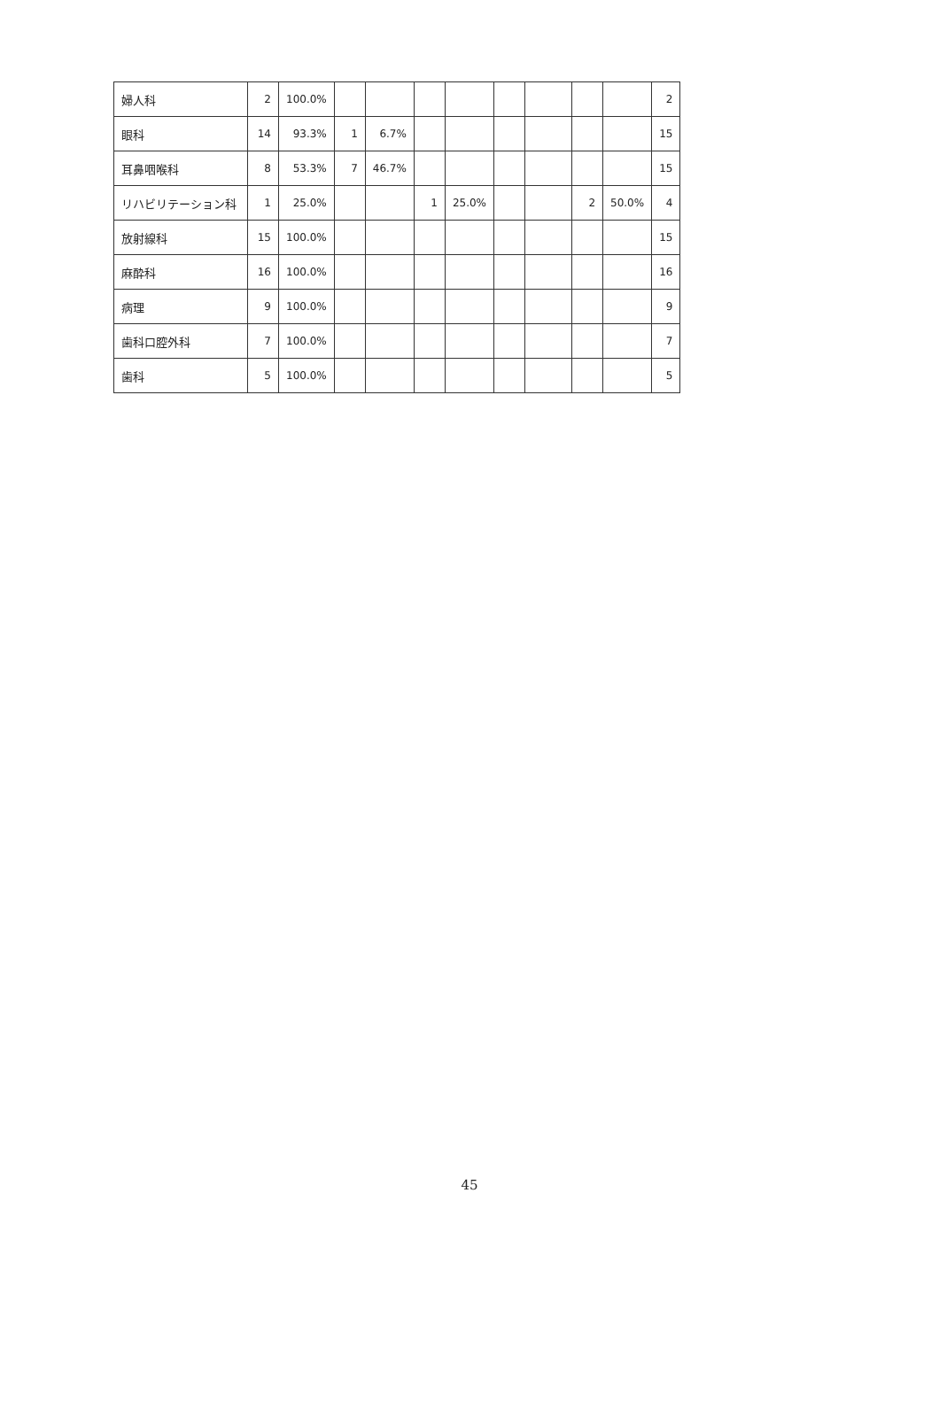| 婦人科 | 2 | 100.0% | | | | | | | | | 2 |
| 眼科 | 14 | 93.3% | 1 | 6.7% | | | | | | | 15 |
| 耳鼻咽喉科 | 8 | 53.3% | 7 | 46.7% | | | | | | | 15 |
| リハビリテーション科 | 1 | 25.0% | | | 1 | 25.0% | | | 2 | 50.0% | 4 |
| 放射線科 | 15 | 100.0% | | | | | | | | | 15 |
| 麻酔科 | 16 | 100.0% | | | | | | | | | 16 |
| 病理 | 9 | 100.0% | | | | | | | | | 9 |
| 歯科口腔外科 | 7 | 100.0% | | | | | | | | | 7 |
| 歯科 | 5 | 100.0% | | | | | | | | | 5 |
45